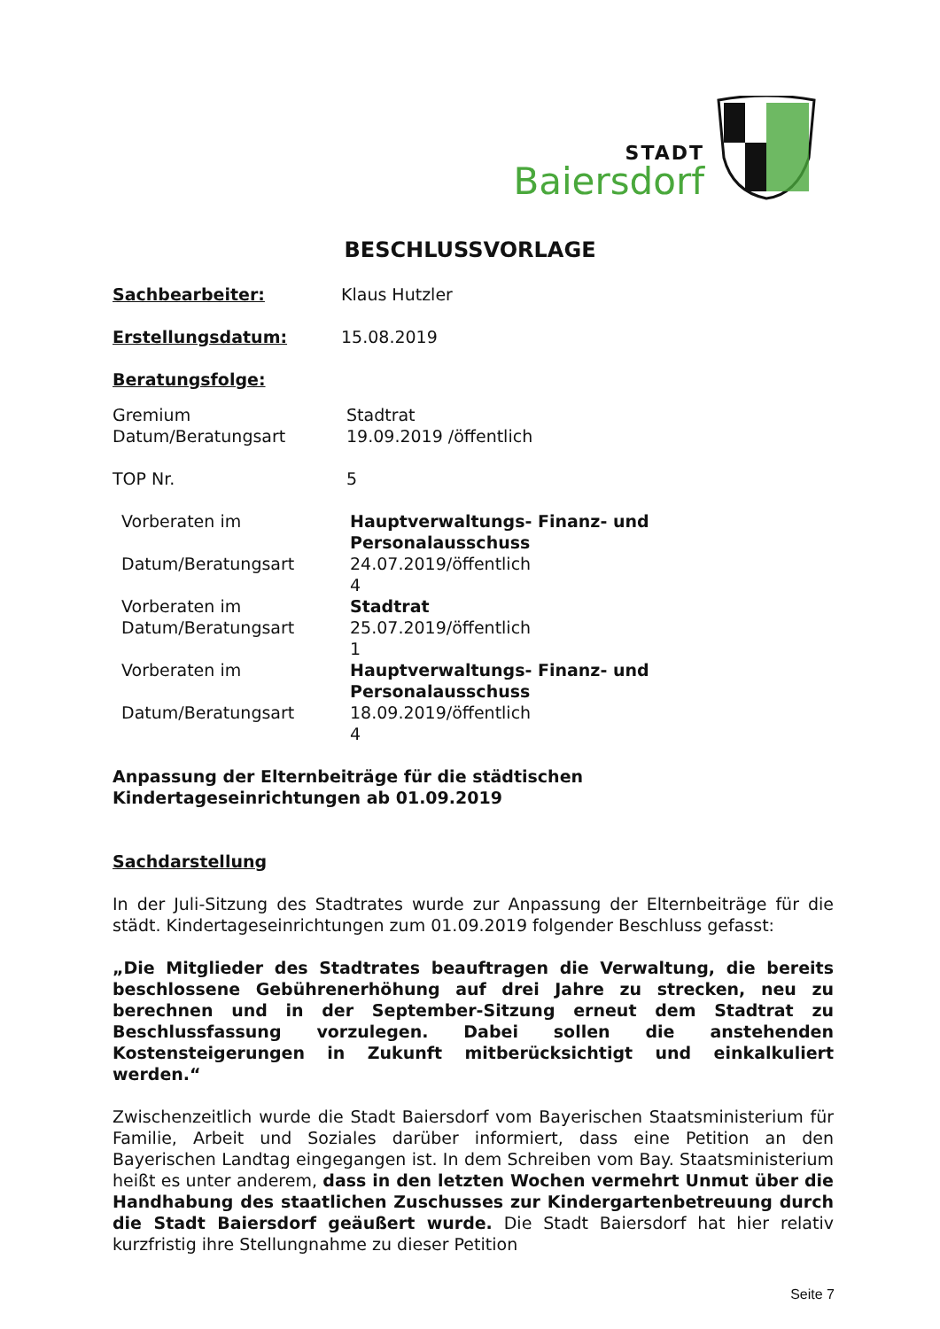STADT
Baiersdorf
BESCHLUSSVORLAGE
Sachbearbeiter: Klaus Hutzler
Erstellungsdatum: 15.08.2019
Beratungsfolge:
Gremium
Datum/Beratungsart
Stadtrat
19.09.2019 /öffentlich
TOP Nr. 5
Vorberaten im Hauptverwaltungs- Finanz- und
Personalausschuss
Datum/Beratungsart 24.07.2019/öffentlich
4
Vorberaten im Stadtrat
Datum/Beratungsart 25.07.2019/öffentlich
1
Vorberaten im Hauptverwaltungs- Finanz- und
Personalausschuss
Datum/Beratungsart 18.09.2019/öffentlich
4
Anpassung der Elternbeiträge für die städtischen
Kindertageseinrichtungen ab 01.09.2019
Sachdarstellung
In der Juli-Sitzung des Stadtrates wurde zur Anpassung der Elternbeiträge für die städt. Kindertageseinrichtungen zum 01.09.2019 folgender Beschluss gefasst:
„Die Mitglieder des Stadtrates beauftragen die Verwaltung, die bereits beschlossene Gebührenerhöhung auf drei Jahre zu strecken, neu zu berechnen und in der September-Sitzung erneut dem Stadtrat zu Beschlussfassung vorzulegen. Dabei sollen die anstehenden Kostensteigerungen in Zukunft mitberücksichtigt und einkalkuliert werden.“
Zwischenzeitlich wurde die Stadt Baiersdorf vom Bayerischen Staatsministerium für Familie, Arbeit und Soziales darüber informiert, dass eine Petition an den Bayerischen Landtag eingegangen ist. In dem Schreiben vom Bay. Staatsministerium heißt es unter anderem, dass in den letzten Wochen vermehrt Unmut über die Handhabung des staatlichen Zuschusses zur Kindergartenbetreuung durch die Stadt Baiersdorf geäußert wurde. Die Stadt Baiersdorf hat hier relativ kurzfristig ihre Stellungnahme zu dieser Petition
Seite 7